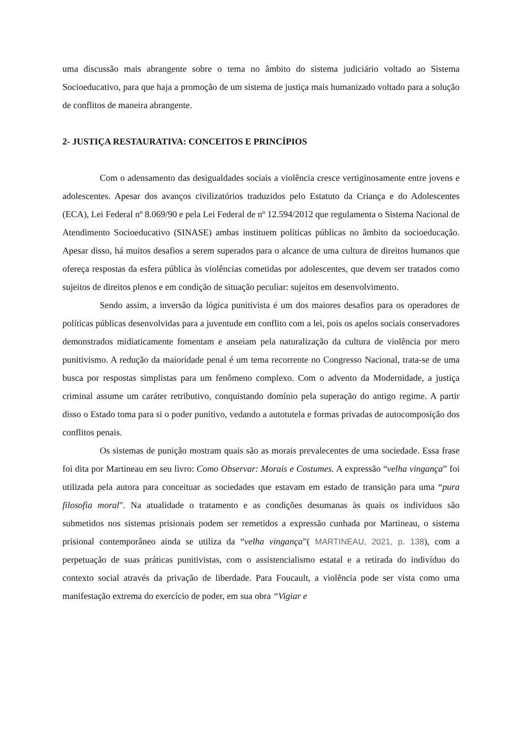uma discussão mais abrangente sobre o tema no âmbito do sistema judiciário voltado ao Sistema Socioeducativo, para que haja a promoção de um sistema de justiça mais humanizado voltado para a solução de conflitos de maneira abrangente.
2- JUSTIÇA RESTAURATIVA: CONCEITOS E PRINCÍPIOS
Com o adensamento das desigualdades sociais a violência cresce vertiginosamente entre jovens e adolescentes. Apesar dos avanços civilizatórios traduzidos pelo Estatuto da Criança e do Adolescentes (ECA), Lei Federal nº 8.069/90 e pela Lei Federal de nº 12.594/2012 que regulamenta o Sistema Nacional de Atendimento Socioeducativo (SINASE) ambas instituem políticas públicas no âmbito da socioeducação. Apesar disso, há muitos desafios a serem superados para o alcance de uma cultura de direitos humanos que ofereça respostas da esfera pública às violências cometidas por adolescentes, que devem ser tratados como sujeitos de direitos plenos e em condição de situação peculiar: sujeitos em desenvolvimento.
Sendo assim, a inversão da lógica punitivista é um dos maiores desafios para os operadores de políticas públicas desenvolvidas para a juventude em conflito com a lei, pois os apelos sociais conservadores demonstrados midiaticamente fomentam e anseiam pela naturalização da cultura de violência por mero punitivismo. A redução da maioridade penal é um tema recorrente no Congresso Nacional, trata-se de uma busca por respostas simplistas para um fenômeno complexo. Com o advento da Modernidade, a justiça criminal assume um caráter retributivo, conquistando domínio pela superação do antigo regime. A partir disso o Estado toma para si o poder punitivo, vedando a autotutela e formas privadas de autocomposição dos conflitos penais.
Os sistemas de punição mostram quais são as morais prevalecentes de uma sociedade. Essa frase foi dita por Martineau em seu livro: Como Observar: Morais e Costumes. A expressão “velha vingança” foi utilizada pela autora para conceituar as sociedades que estavam em estado de transição para uma “pura filosofia moral". Na atualidade o tratamento e as condições desumanas às quais os indivíduos são submetidos nos sistemas prisionais podem ser remetidos a expressão cunhada por Martineau, o sistema prisional contemporâneo ainda se utiliza da “velha vingança”( MARTINEAU, 2021, p. 138), com a perpetuação de suas práticas punitivistas, com o assistencialismo estatal e a retirada do indivíduo do contexto social através da privação de liberdade. Para Foucault, a violência pode ser vista como uma manifestação extrema do exercício de poder, em sua obra “Vigiar e